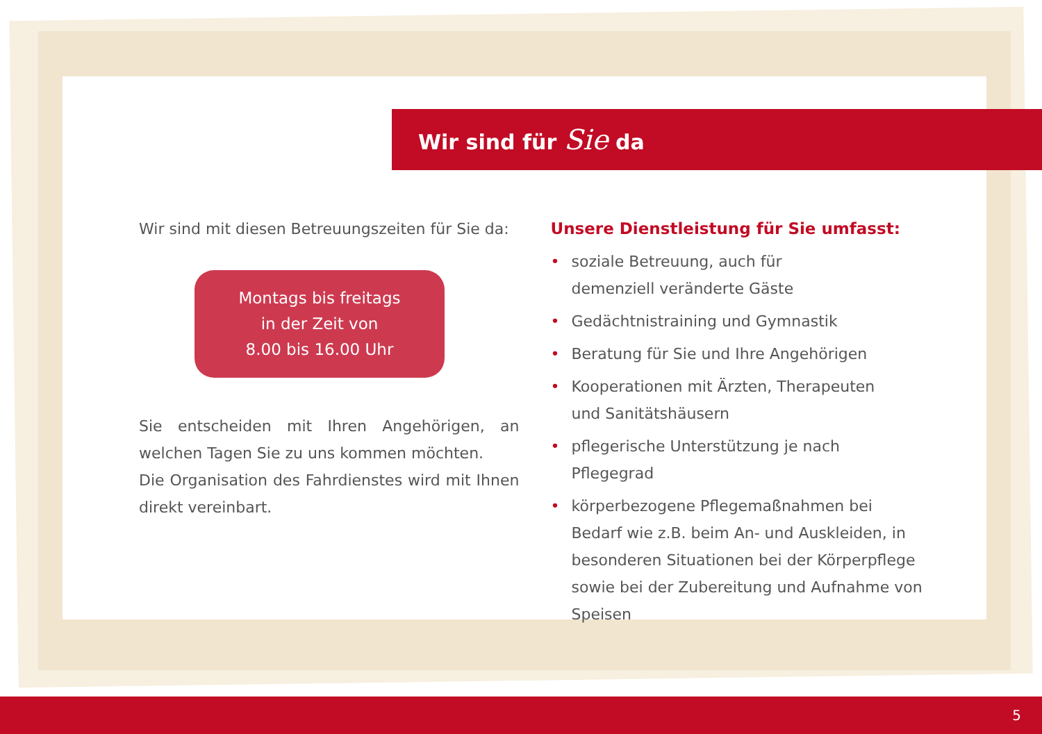Wir sind für Sie da
Wir sind mit diesen Betreuungszeiten für Sie da:
Montags bis freitags
in der Zeit von
8.00 bis 16.00 Uhr
Sie entscheiden mit Ihren Angehörigen, an welchen Tagen Sie zu uns kommen möchten.
Die Organisation des Fahrdienstes wird mit Ihnen direkt vereinbart.
Unsere Dienstleistung für Sie umfasst:
• soziale Betreuung, auch für
demenziell veränderte Gäste
• Gedächtnistraining und Gymnastik
• Beratung für Sie und Ihre Angehörigen
• Kooperationen mit Ärzten, Therapeuten
und Sanitätshäusern
• pflegerische Unterstützung je nach Pflegegrad
• körperbezogene Pflegemaßnahmen bei Bedarf wie z.B. beim An- und Auskleiden, in besonderen Situationen bei der Körperpflege sowie bei der Zubereitung und Aufnahme von Speisen
5